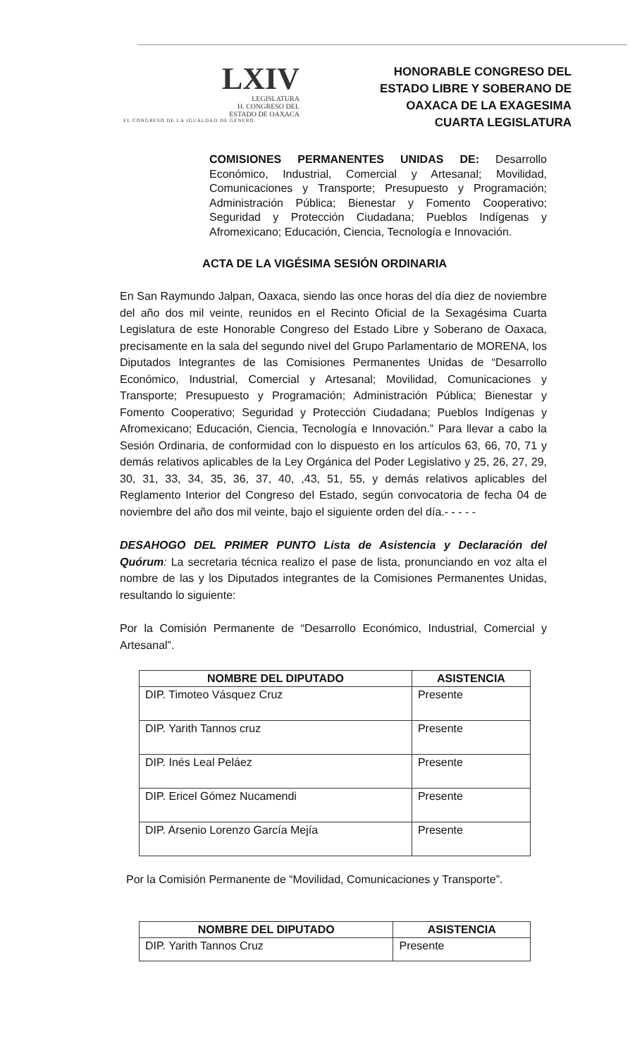LXIV
LEGISLATURA
H. CONGRESO DEL
ESTADO DE OAXACA
EL CONGRESO DE LA IGUALDAD DE GÉNERO
HONORABLE CONGRESO DEL
ESTADO LIBRE Y SOBERANO DE
OAXACA DE LA EXAGESIMA
CUARTA LEGISLATURA
COMISIONES PERMANENTES UNIDAS DE: Desarrollo Económico, Industrial, Comercial y Artesanal; Movilidad, Comunicaciones y Transporte; Presupuesto y Programación; Administración Pública; Bienestar y Fomento Cooperativo; Seguridad y Protección Ciudadana; Pueblos Indígenas y Afromexicano; Educación, Ciencia, Tecnología e Innovación.
ACTA DE LA VIGÉSIMA SESIÓN ORDINARIA
En San Raymundo Jalpan, Oaxaca, siendo las once horas del día diez de noviembre del año dos mil veinte, reunidos en el Recinto Oficial de la Sexagésima Cuarta Legislatura de este Honorable Congreso del Estado Libre y Soberano de Oaxaca, precisamente en la sala del segundo nivel del Grupo Parlamentario de MORENA, los Diputados Integrantes de las Comisiones Permanentes Unidas de “Desarrollo Económico, Industrial, Comercial y Artesanal; Movilidad, Comunicaciones y Transporte; Presupuesto y Programación; Administración Pública; Bienestar y Fomento Cooperativo; Seguridad y Protección Ciudadana; Pueblos Indígenas y Afromexicano; Educación, Ciencia, Tecnología e Innovación.” Para llevar a cabo la Sesión Ordinaria, de conformidad con lo dispuesto en los artículos 63, 66, 70, 71 y demás relativos aplicables de la Ley Orgánica del Poder Legislativo y 25, 26, 27, 29, 30, 31, 33, 34, 35, 36, 37, 40, ,43, 51, 55, y demás relativos aplicables del Reglamento Interior del Congreso del Estado, según convocatoria de fecha 04 de noviembre del año dos mil veinte, bajo el siguiente orden del día.- - - - -
DESAHOGO DEL PRIMER PUNTO Lista de Asistencia y Declaración del Quórum: La secretaria técnica realizo el pase de lista, pronunciando en voz alta el nombre de las y los Diputados integrantes de la Comisiones Permanentes Unidas, resultando lo siguiente:
Por la Comisión Permanente de “Desarrollo Económico, Industrial, Comercial y Artesanal”.
| NOMBRE DEL DIPUTADO | ASISTENCIA |
| --- | --- |
| DIP. Timoteo Vásquez Cruz | Presente |
| DIP. Yarith Tannos cruz | Presente |
| DIP. Inés Leal Peláez | Presente |
| DIP. Ericel Gómez Nucamendi | Presente |
| DIP. Arsenio Lorenzo García Mejía | Presente |
Por la Comisión Permanente de “Movilidad, Comunicaciones y Transporte”.
| NOMBRE DEL DIPUTADO | ASISTENCIA |
| --- | --- |
| DIP. Yarith Tannos Cruz | Presente |